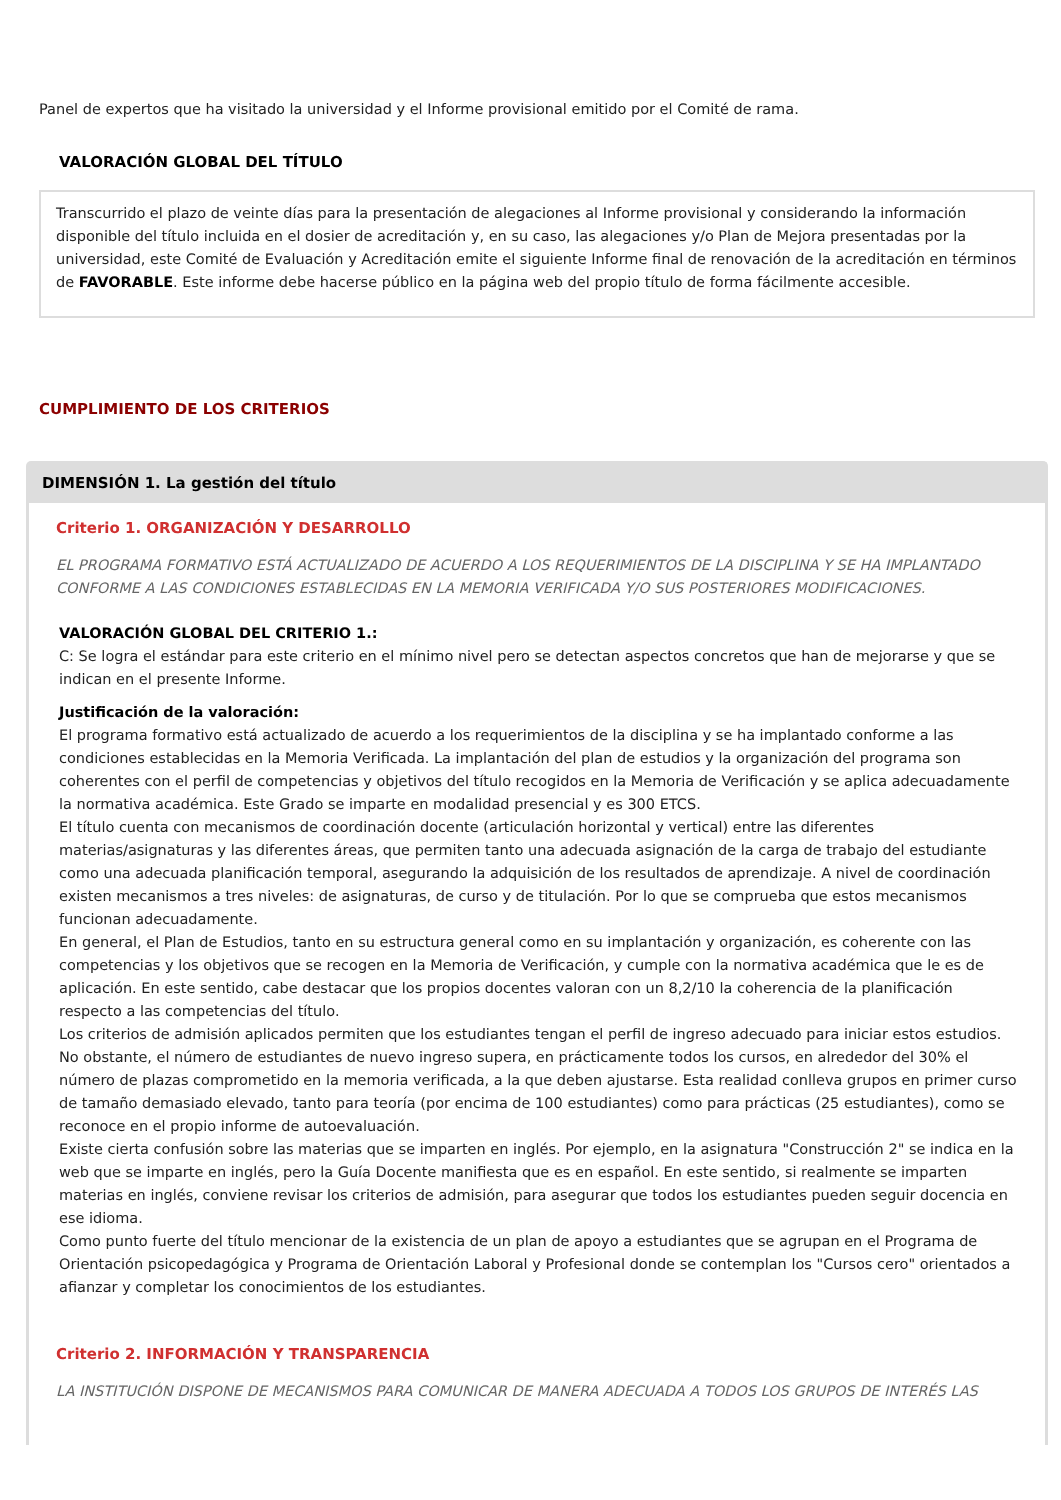Panel de expertos que ha visitado la universidad y el Informe provisional emitido por el Comité de rama.
VALORACIÓN GLOBAL DEL TÍTULO
Transcurrido el plazo de veinte días para la presentación de alegaciones al Informe provisional y considerando la información disponible del título incluida en el dosier de acreditación y, en su caso, las alegaciones y/o Plan de Mejora presentadas por la universidad, este Comité de Evaluación y Acreditación emite el siguiente Informe final de renovación de la acreditación en términos de FAVORABLE. Este informe debe hacerse público en la página web del propio título de forma fácilmente accesible.
CUMPLIMIENTO DE LOS CRITERIOS
DIMENSIÓN 1. La gestión del título
Criterio 1. ORGANIZACIÓN Y DESARROLLO
EL PROGRAMA FORMATIVO ESTÁ ACTUALIZADO DE ACUERDO A LOS REQUERIMIENTOS DE LA DISCIPLINA Y SE HA IMPLANTADO CONFORME A LAS CONDICIONES ESTABLECIDAS EN LA MEMORIA VERIFICADA Y/O SUS POSTERIORES MODIFICACIONES.
VALORACIÓN GLOBAL DEL CRITERIO 1.:
C: Se logra el estándar para este criterio en el mínimo nivel pero se detectan aspectos concretos que han de mejorarse y que se indican en el presente Informe.
Justificación de la valoración:
El programa formativo está actualizado de acuerdo a los requerimientos de la disciplina y se ha implantado conforme a las condiciones establecidas en la Memoria Verificada. La implantación del plan de estudios y la organización del programa son coherentes con el perfil de competencias y objetivos del título recogidos en la Memoria de Verificación y se aplica adecuadamente la normativa académica. Este Grado se imparte en modalidad presencial y es 300 ETCS.
El título cuenta con mecanismos de coordinación docente (articulación horizontal y vertical) entre las diferentes materias/asignaturas y las diferentes áreas, que permiten tanto una adecuada asignación de la carga de trabajo del estudiante como una adecuada planificación temporal, asegurando la adquisición de los resultados de aprendizaje. A nivel de coordinación existen mecanismos a tres niveles: de asignaturas, de curso y de titulación. Por lo que se comprueba que estos mecanismos funcionan adecuadamente.
En general, el Plan de Estudios, tanto en su estructura general como en su implantación y organización, es coherente con las competencias y los objetivos que se recogen en la Memoria de Verificación, y cumple con la normativa académica que le es de aplicación. En este sentido, cabe destacar que los propios docentes valoran con un 8,2/10 la coherencia de la planificación respecto a las competencias del título.
Los criterios de admisión aplicados permiten que los estudiantes tengan el perfil de ingreso adecuado para iniciar estos estudios. No obstante, el número de estudiantes de nuevo ingreso supera, en prácticamente todos los cursos, en alrededor del 30% el número de plazas comprometido en la memoria verificada, a la que deben ajustarse. Esta realidad conlleva grupos en primer curso de tamaño demasiado elevado, tanto para teoría (por encima de 100 estudiantes) como para prácticas (25 estudiantes), como se reconoce en el propio informe de autoevaluación.
Existe cierta confusión sobre las materias que se imparten en inglés. Por ejemplo, en la asignatura "Construcción 2" se indica en la web que se imparte en inglés, pero la Guía Docente manifiesta que es en español. En este sentido, si realmente se imparten materias en inglés, conviene revisar los criterios de admisión, para asegurar que todos los estudiantes pueden seguir docencia en ese idioma.
Como punto fuerte del título mencionar de la existencia de un plan de apoyo a estudiantes que se agrupan en el Programa de Orientación psicopedagógica y Programa de Orientación Laboral y Profesional donde se contemplan los "Cursos cero" orientados a afianzar y completar los conocimientos de los estudiantes.
Criterio 2. INFORMACIÓN Y TRANSPARENCIA
LA INSTITUCIÓN DISPONE DE MECANISMOS PARA COMUNICAR DE MANERA ADECUADA A TODOS LOS GRUPOS DE INTERÉS LAS